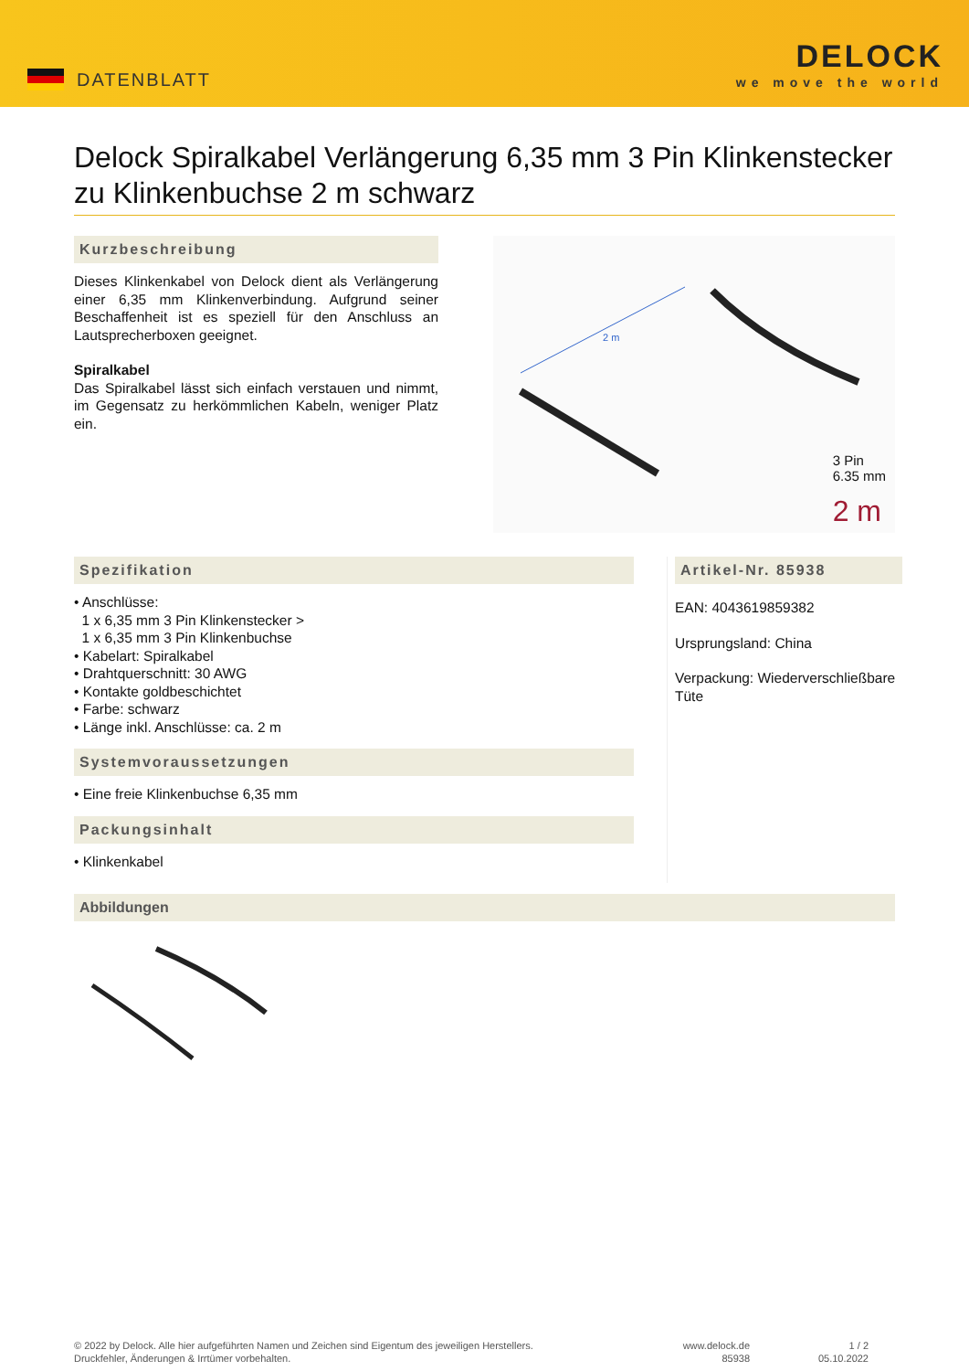DATENBLATT
DELOCK
we move the world
Delock Spiralkabel Verlängerung 6,35 mm 3 Pin Klinkenstecker zu Klinkenbuchse 2 m schwarz
Kurzbeschreibung
Dieses Klinkenkabel von Delock dient als Verlängerung einer 6,35 mm Klinkenverbindung. Aufgrund seiner Beschaffenheit ist es speziell für den Anschluss an Lautsprecherboxen geeignet.
Spiralkabel
Das Spiralkabel lässt sich einfach verstauen und nimmt, im Gegensatz zu herkömmlichen Kabeln, weniger Platz ein.
2 m
3 Pin
6.35 mm
2 m
Spezifikation
• Anschlüsse:
1 x 6,35 mm 3 Pin Klinkenstecker >
1 x 6,35 mm 3 Pin Klinkenbuchse
• Kabelart: Spiralkabel
• Drahtquerschnitt: 30 AWG
• Kontakte goldbeschichtet
• Farbe: schwarz
• Länge inkl. Anschlüsse: ca. 2 m
Systemvoraussetzungen
• Eine freie Klinkenbuchse 6,35 mm
Packungsinhalt
• Klinkenkabel
Artikel-Nr. 85938
EAN: 4043619859382
Ursprungsland: China
Verpackung: Wiederverschließbare Tüte
Abbildungen
© 2022 by Delock. Alle hier aufgeführten Namen und Zeichen sind Eigentum des jeweiligen Herstellers.
Druckfehler, Änderungen & Irrtümer vorbehalten.
www.delock.de
85938
1 / 2
05.10.2022